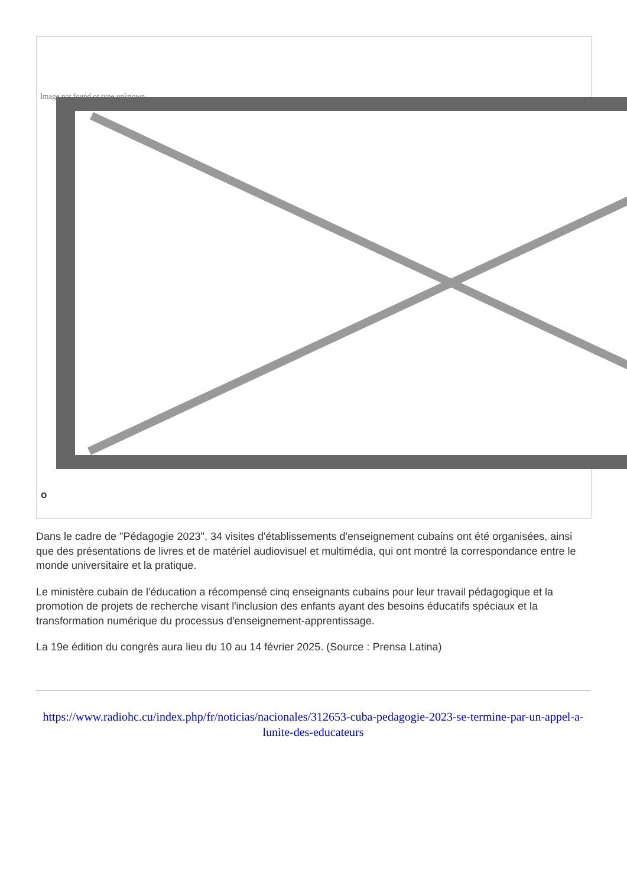Image not found or type unknown
o
Dans le cadre de "Pédagogie 2023", 34 visites d'établissements d'enseignement cubains ont été organisées, ainsi que des présentations de livres et de matériel audiovisuel et multimédia, qui ont montré la correspondance entre le monde universitaire et la pratique.
Le ministère cubain de l'éducation a récompensé cinq enseignants cubains pour leur travail pédagogique et la promotion de projets de recherche visant l'inclusion des enfants ayant des besoins éducatifs spéciaux et la transformation numérique du processus d'enseignement-apprentissage.
La 19e édition du congrès aura lieu du 10 au 14 février 2025. (Source : Prensa Latina)
https://www.radiohc.cu/index.php/fr/noticias/nacionales/312653-cuba-pedagogie-2023-se-termine-par-un-appel-a-lunite-des-educateurs